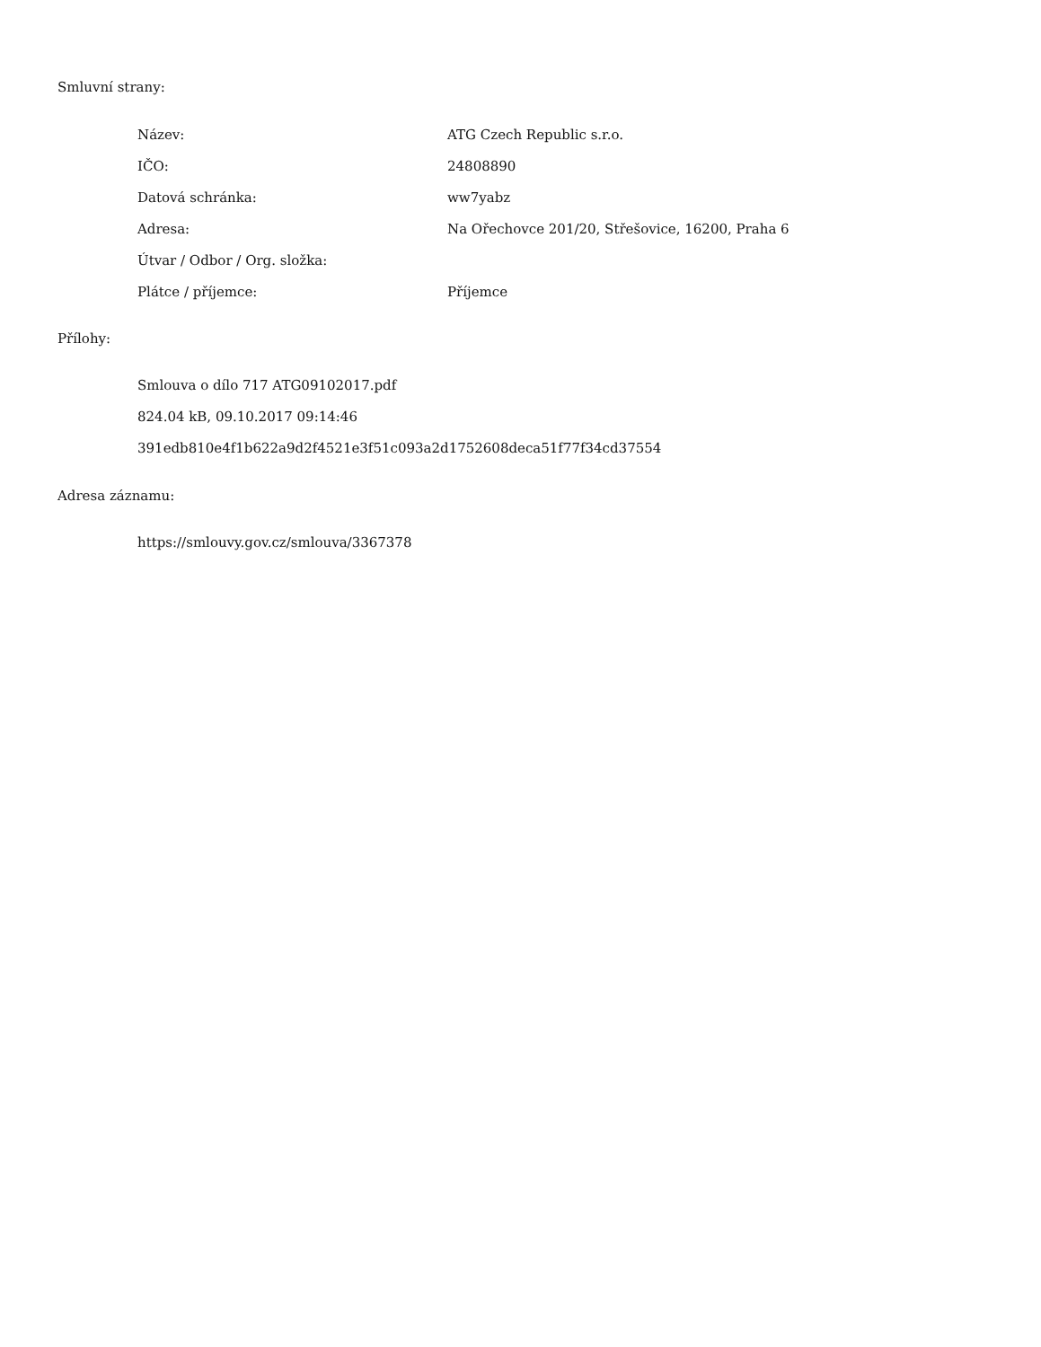Smluvní strany:
| Název: | ATG Czech Republic s.r.o. |
| IČO: | 24808890 |
| Datová schránka: | ww7yabz |
| Adresa: | Na Ořechovce 201/20, Střešovice, 16200, Praha 6 |
| Útvar / Odbor / Org. složka: | |
| Plátce / příjemce: | Příjemce |
Přílohy:
Smlouva o dílo 717 ATG09102017.pdf
824.04 kB, 09.10.2017 09:14:46
391edb810e4f1b622a9d2f4521e3f51c093a2d1752608deca51f77f34cd37554
Adresa záznamu:
https://smlouvy.gov.cz/smlouva/3367378